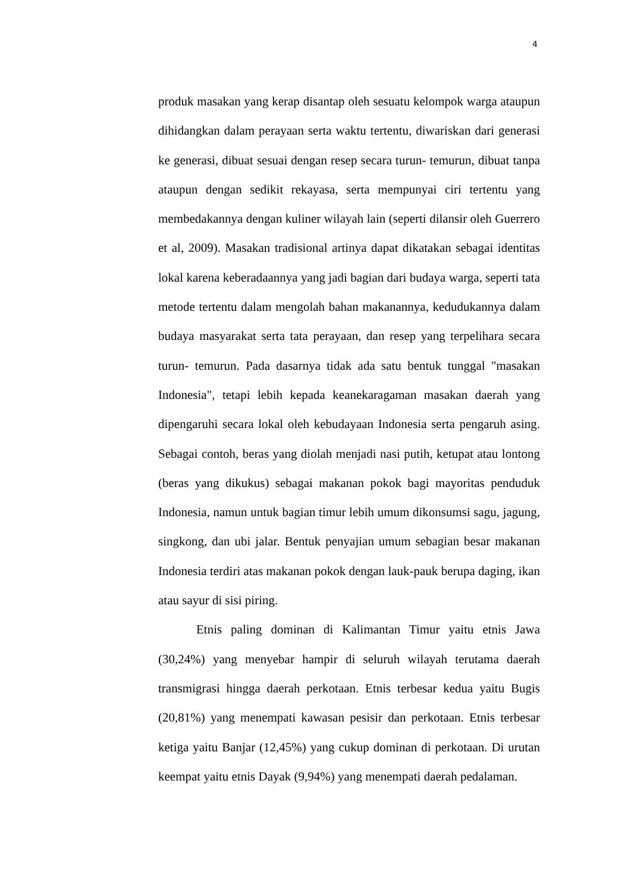4
produk masakan yang kerap disantap oleh sesuatu kelompok warga ataupun dihidangkan dalam perayaan serta waktu tertentu, diwariskan dari generasi ke generasi, dibuat sesuai dengan resep secara turun- temurun, dibuat tanpa ataupun dengan sedikit rekayasa, serta mempunyai ciri tertentu yang membedakannya dengan kuliner wilayah lain (seperti dilansir oleh Guerrero et al, 2009). Masakan tradisional artinya dapat dikatakan sebagai identitas lokal karena keberadaannya yang jadi bagian dari budaya warga, seperti tata metode tertentu dalam mengolah bahan makanannya, kedudukannya dalam budaya masyarakat serta tata perayaan, dan resep yang terpelihara secara turun- temurun. Pada dasarnya tidak ada satu bentuk tunggal "masakan Indonesia", tetapi lebih kepada keanekaragaman masakan daerah yang dipengaruhi secara lokal oleh kebudayaan Indonesia serta pengaruh asing. Sebagai contoh, beras yang diolah menjadi nasi putih, ketupat atau lontong (beras yang dikukus) sebagai makanan pokok bagi mayoritas penduduk Indonesia, namun untuk bagian timur lebih umum dikonsumsi sagu, jagung, singkong, dan ubi jalar. Bentuk penyajian umum sebagian besar makanan Indonesia terdiri atas makanan pokok dengan lauk-pauk berupa daging, ikan atau sayur di sisi piring.
Etnis paling dominan di Kalimantan Timur yaitu etnis Jawa (30,24%) yang menyebar hampir di seluruh wilayah terutama daerah transmigrasi hingga daerah perkotaan. Etnis terbesar kedua yaitu Bugis (20,81%) yang menempati kawasan pesisir dan perkotaan. Etnis terbesar ketiga yaitu Banjar (12,45%) yang cukup dominan di perkotaan. Di urutan keempat yaitu etnis Dayak (9,94%) yang menempati daerah pedalaman.